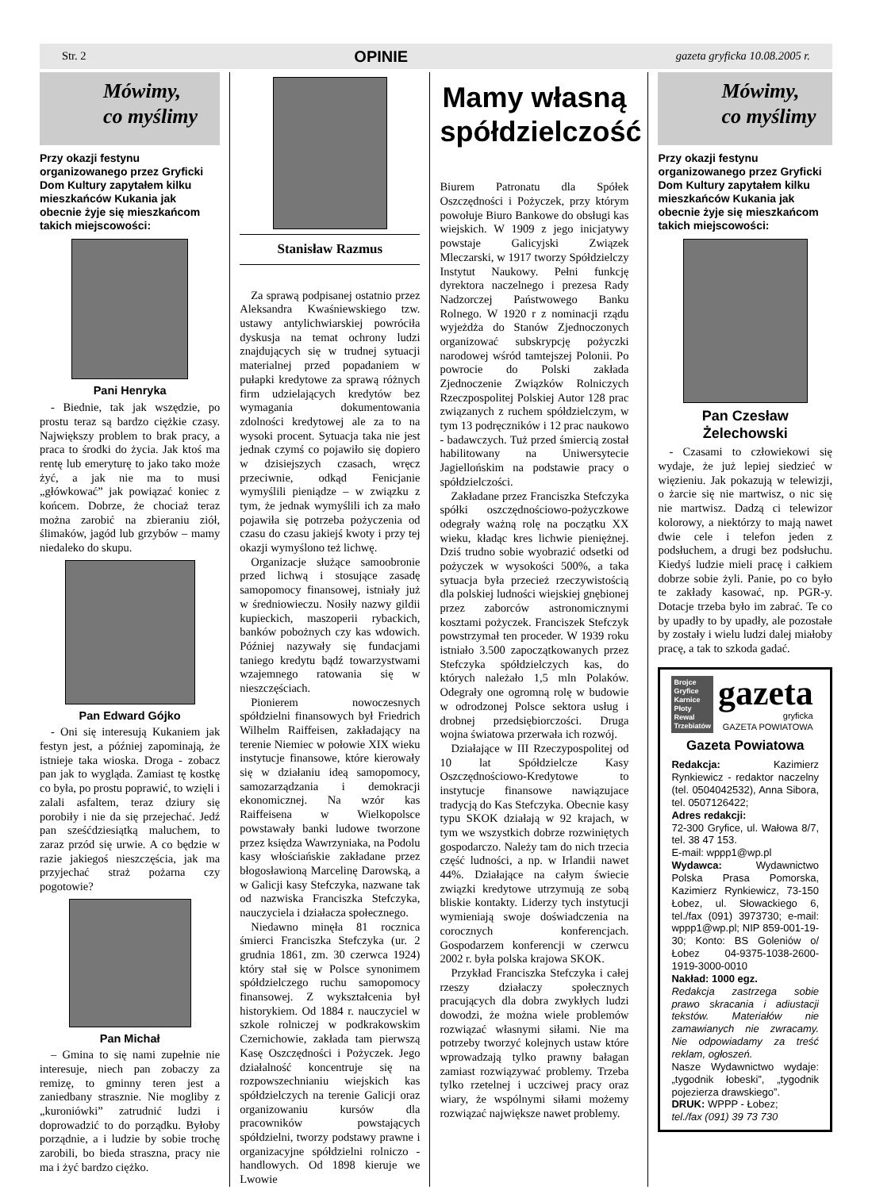Str. 2 OPINIE gazeta gryficka 10.08.2005 r.
Mówimy,
co myślimy
Przy okazji festynu organizowanego przez Gryficki Dom Kultury zapytałem kilku mieszkańców Kukania jak obecnie żyje się mieszkańcom takich miejscowości:
Pani Henryka
- Biednie, tak jak wszędzie, po prostu teraz są bardzo ciężkie czasy. Największy problem to brak pracy, a praca to środki do życia. Jak ktoś ma rentę lub emeryturę to jako tako może żyć, a jak nie ma to musi „główkować” jak powiązać koniec z końcem. Dobrze, że chociaż teraz można zarobić na zbieraniu ziół, ślimaków, jagód lub grzybów – mamy niedaleko do skupu.
Pan Edward Gójko
- Oni się interesują Kukaniem jak festyn jest, a później zapominają, że istnieje taka wioska. Droga - zobacz pan jak to wygląda. Zamiast tę kostkę co była, po prostu poprawić, to wzięli i zalali asfaltem, teraz dziury się porobiły i nie da się przejechać. Jedź pan sześćdziesiątką maluchem, to zaraz przód się urwie. A co będzie w razie jakiegoś nieszczęścia, jak ma przyjechać straż pożarna czy pogotowie?
Pan Michał
– Gmina to się nami zupełnie nie interesuje, niech pan zobaczy za remizę, to gminny teren jest a zaniedbany strasznie. Nie mogliby z „kuroniówki” zatrudnić ludzi i doprowadzić to do porządku. Byłoby porządnie, a i ludzie by sobie trochę zarobili, bo bieda straszna, pracy nie ma i żyć bardzo ciężko.
Stanisław Razmus
Za sprawą podpisanej ostatnio przez Aleksandra Kwaśniewskiego tzw. ustawy antylichwiarskiej powróciła dyskusja na temat ochrony ludzi znajdujących się w trudnej sytuacji materialnej przed popadaniem w pułapki kredytowe za sprawą różnych firm udzielających kredytów bez wymagania dokumentowania zdolności kredytowej ale za to na wysoki procent. Sytuacja taka nie jest jednak czymś co pojawiło się dopiero w dzisiejszych czasach, wręcz przeciwnie, odkąd Fenicjanie wymyślili pieniądze – w związku z tym, że jednak wymyślili ich za mało pojawiła się potrzeba pożyczenia od czasu do czasu jakiejś kwoty i przy tej okazji wymyślono też lichwę.
Organizacje służące samoobronie przed lichwą i stosujące zasadę samopomocy finansowej, istniały już w średniowieczu. Nosiły nazwy gildii kupieckich, maszoperii rybackich, banków pobożnych czy kas wdowich. Później nazywały się fundacjami taniego kredytu bądź towarzystwami wzajemnego ratowania się w nieszczęściach.
Pionierem nowoczesnych spółdzielni finansowych był Friedrich Wilhelm Raiffeisen, zakładający na terenie Niemiec w połowie XIX wieku instytucje finansowe, które kierowały się w działaniu ideą samopomocy, samozarządzania i demokracji ekonomicznej. Na wzór kas Raiffeisena w Wielkopolsce powstawały banki ludowe tworzone przez księdza Wawrzyniaka, na Podolu kasy włościańskie zakładane przez błogosławioną Marcelinę Darowską, a w Galicji kasy Stefczyka, nazwane tak od nazwiska Franciszka Stefczyka, nauczyciela i działacza społecznego.
Niedawno minęła 81 rocznica śmierci Franciszka Stefczyka (ur. 2 grudnia 1861, zm. 30 czerwca 1924) który stał się w Polsce synonimem spółdzielczego ruchu samopomocy finansowej. Z wykształcenia był historykiem. Od 1884 r. nauczyciel w szkole rolniczej w podkrakowskim Czernichowie, zakłada tam pierwszą Kasę Oszczędności i Pożyczek. Jego działalność koncentruje się na rozpowszechnianiu wiejskich kas spółdzielczych na terenie Galicji oraz organizowaniu kursów dla pracowników powstających spółdzielni, tworzy podstawy prawne i organizacyjne spółdzielni rolniczo - handlowych. Od 1898 kieruje we Lwowie
Mamy własną spółdzielczość
Biurem Patronatu dla Spółek Oszczędności i Pożyczek, przy którym powołuje Biuro Bankowe do obsługi kas wiejskich. W 1909 z jego inicjatywy powstaje Galicyjski Związek Mleczarski, w 1917 tworzy Spółdzielczy Instytut Naukowy. Pełni funkcję dyrektora naczelnego i prezesa Rady Nadzorczej Państwowego Banku Rolnego. W 1920 r z nominacji rządu wyjeżdża do Stanów Zjednoczonych organizować subskrypcję pożyczki narodowej wśród tamtejszej Polonii. Po powrocie do Polski zakłada Zjednoczenie Związków Rolniczych Rzeczpospolitej Polskiej Autor 128 prac związanych z ruchem spółdzielczym, w tym 13 podręczników i 12 prac naukowo - badawczych. Tuż przed śmiercią został habilitowany na Uniwersytecie Jagiellońskim na podstawie pracy o spółdzielczości.
Zakładane przez Franciszka Stefczyka spółki oszczędnościowo-pożyczkowe odegrały ważną rolę na początku XX wieku, kładąc kres lichwie pieniężnej. Dziś trudno sobie wyobrazić odsetki od pożyczek w wysokości 500%, a taka sytuacja była przecież rzeczywistością dla polskiej ludności wiejskiej gnębionej przez zaborców astronomicznymi kosztami pożyczek. Franciszek Stefczyk powstrzymał ten proceder. W 1939 roku istniało 3.500 zapoczątkowanych przez Stefczyka spółdzielczych kas, do których należało 1,5 mln Polaków. Odegrały one ogromną rolę w budowie w odrodzonej Polsce sektora usług i drobnej przedsiębiorczości. Druga wojna światowa przerwała ich rozwój.
Działające w III Rzeczypospolitej od 10 lat Spółdzielcze Kasy Oszczędnościowo-Kredytowe to instytucje finansowe nawiązujace tradycją do Kas Stefczyka. Obecnie kasy typu SKOK działają w 92 krajach, w tym we wszystkich dobrze rozwiniętych gospodarczo. Należy tam do nich trzecia część ludności, a np. w Irlandii nawet 44%. Działające na całym świecie związki kredytowe utrzymują ze sobą bliskie kontakty. Liderzy tych instytucji wymieniają swoje doświadczenia na corocznych konferencjach. Gospodarzem konferencji w czerwcu 2002 r. była polska krajowa SKOK.
Przykład Franciszka Stefczyka i całej rzeszy działaczy społecznych pracujących dla dobra zwykłych ludzi dowodzi, że można wiele problemów rozwiązać własnymi siłami. Nie ma potrzeby tworzyć kolejnych ustaw które wprowadzają tylko prawny bałagan zamiast rozwiązywać problemy. Trzeba tylko rzetelnej i uczciwej pracy oraz wiary, że wspólnymi siłami możemy rozwiązać największe nawet problemy.
Mówimy,
co myślimy
Przy okazji festynu organizowanego przez Gryficki Dom Kultury zapytałem kilku mieszkańców Kukania jak obecnie żyje się mieszkańcom takich miejscowości:
Pan Czesław Żelechowski
- Czasami to człowiekowi się wydaje, że już lepiej siedzieć w więzieniu. Jak pokazują w telewizji, o żarcie się nie martwisz, o nic się nie martwisz. Dadzą ci telewizor kolorowy, a niektórzy to mają nawet dwie cele i telefon jeden z podsłuchem, a drugi bez podsłuchu. Kiedyś ludzie mieli pracę i całkiem dobrze sobie żyli. Panie, po co było te zakłady kasować, np. PGR-y. Dotacje trzeba było im zabrać. Te co by upadły to by upadły, ale pozostałe by zostały i wielu ludzi dalej miałoby pracę, a tak to szkoda gadać.
Brojce
Gryfice
Karnice
Płoty
Rewal
Trzebiatów
gazeta
gryficka
GAZETA POWIATOWA
Gazeta Powiatowa
Redakcja: Kazimierz Rynkiewicz - redaktor naczelny (tel. 0504042532), Anna Sibora, tel. 0507126422;
Adres redakcji:
72-300 Gryfice, ul. Wałowa 8/7, tel. 38 47 153.
E-mail: wppp1@wp.pl
Wydawca: Wydawnictwo Polska Prasa Pomorska, Kazimierz Rynkiewicz, 73-150 Łobez, ul. Słowackiego 6, tel./fax (091) 3973730; e-mail: wppp1@wp.pl; NIP 859-001-19-30; Konto: BS Goleniów o/ Łobez 04-9375-1038-2600-1919-3000-0010
Nakład: 1000 egz.
Redakcja zastrzega sobie prawo skracania i adiustacji tekstów. Materiałów nie zamawianych nie zwracamy. Nie odpowiadamy za treść reklam, ogłoszeń.
Nasze Wydawnictwo wydaje: „tygodnik łobeski”, „tygodnik pojezierza drawskiego”.
DRUK: WPPP - Łobez;
tel./fax (091) 39 73 730